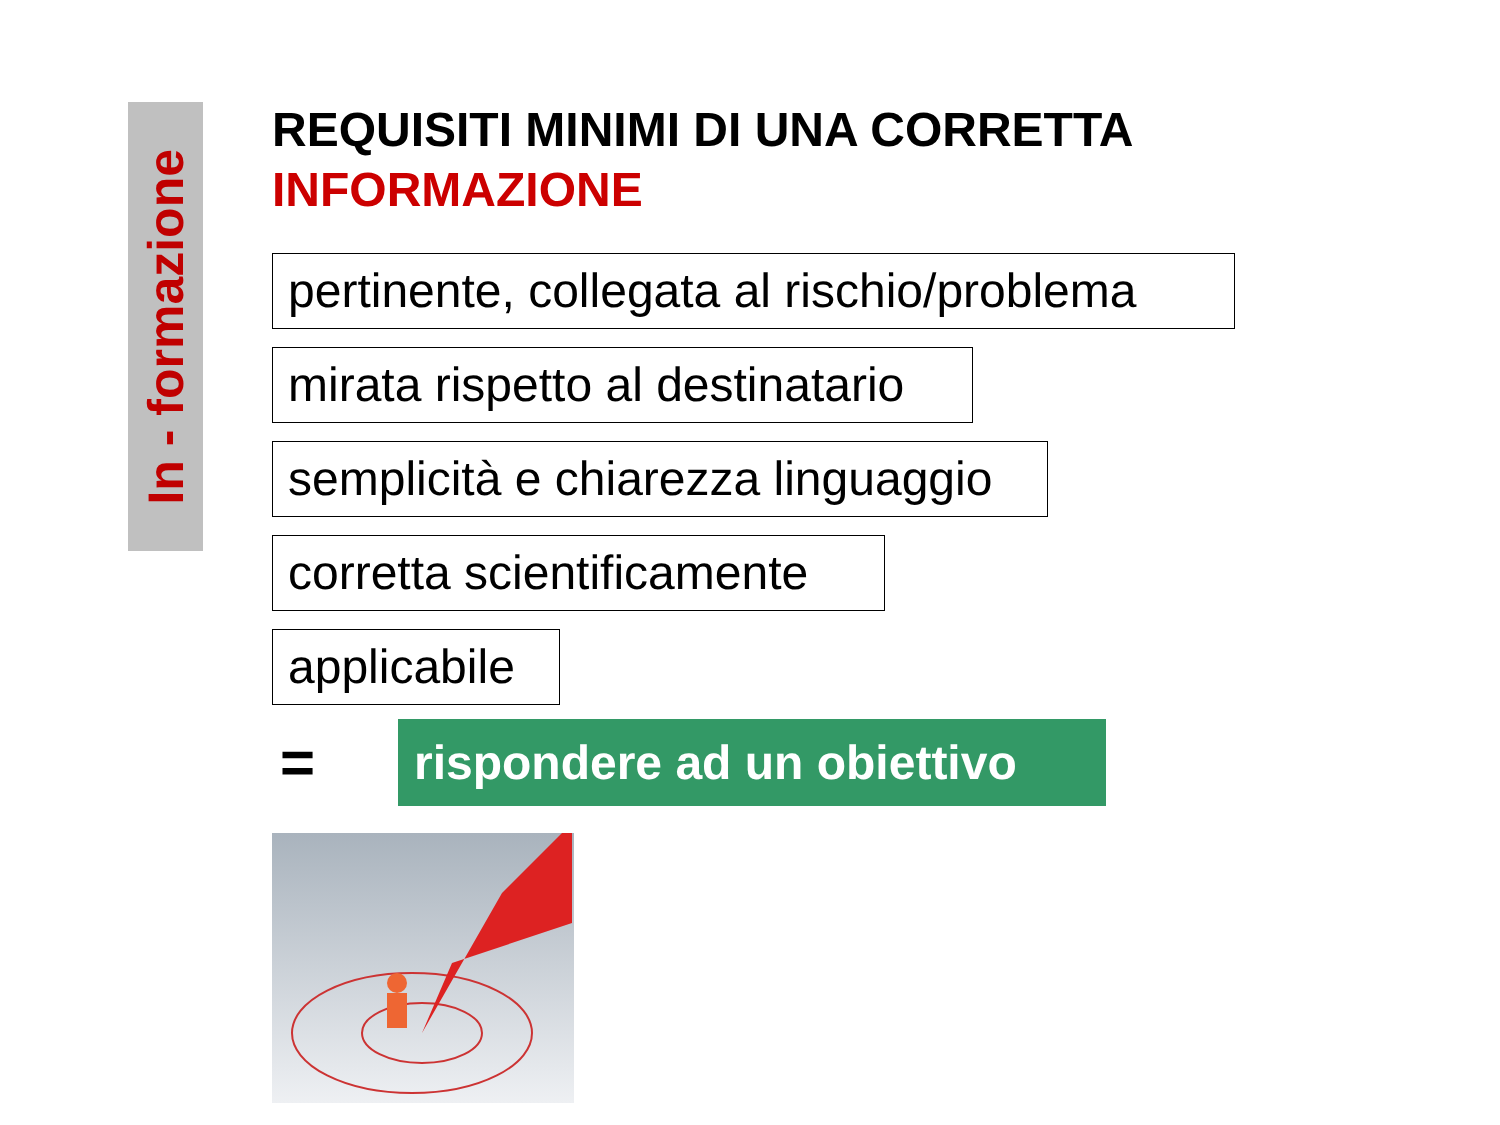In - formazione
REQUISITI MINIMI DI UNA CORRETTA
INFORMAZIONE
pertinente, collegata al rischio/problema
mirata rispetto al destinatario
semplicità e chiarezza linguaggio
corretta scientificamente
applicabile
=
rispondere ad un obiettivo